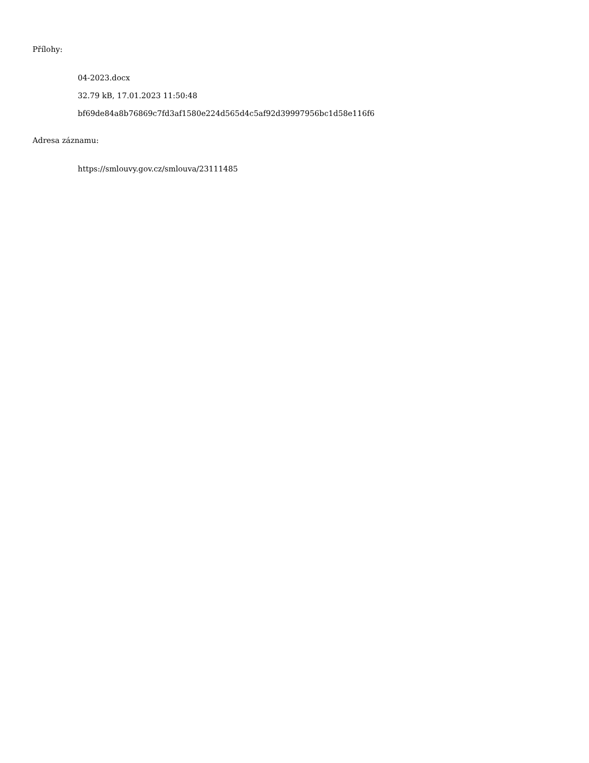Přílohy:
04-2023.docx
32.79 kB, 17.01.2023 11:50:48
bf69de84a8b76869c7fd3af1580e224d565d4c5af92d39997956bc1d58e116f6
Adresa záznamu:
https://smlouvy.gov.cz/smlouva/23111485